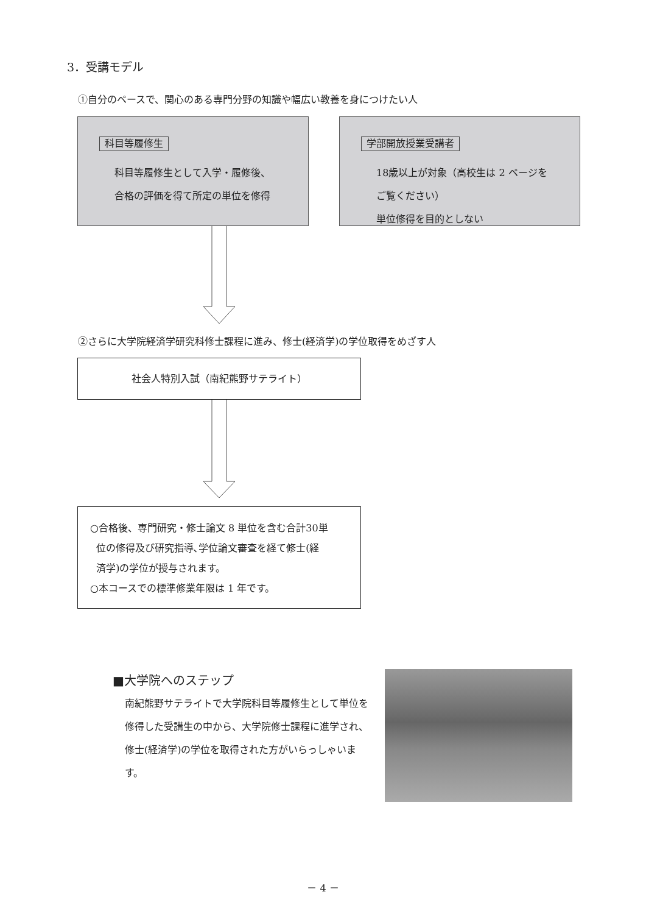3．受講モデル
①自分のペースで、関心のある専門分野の知識や幅広い教養を身につけたい人
科目等履修生
科目等履修生として入学・履修後、
合格の評価を得て所定の単位を修得
学部開放授業受講者
18歳以上が対象（高校生は 2 ページを
ご覧ください）
単位修得を目的としない
②さらに大学院経済学研究科修士課程に進み、修士(経済学)の学位取得をめざす人
社会人特別入試（南紀熊野サテライト）
○合格後、専門研究・修士論文 8 単位を含む合計30単
位の修得及び研究指導､学位論文審査を経て修士(経
済学)の学位が授与されます。
○本コースでの標準修業年限は 1 年です。
■大学院へのステップ
南紀熊野サテライトで大学院科目等履修生として単位を修得した受講生の中から、大学院修士課程に進学され、修士(経済学)の学位を取得された方がいらっしゃいます。
－ 4 －